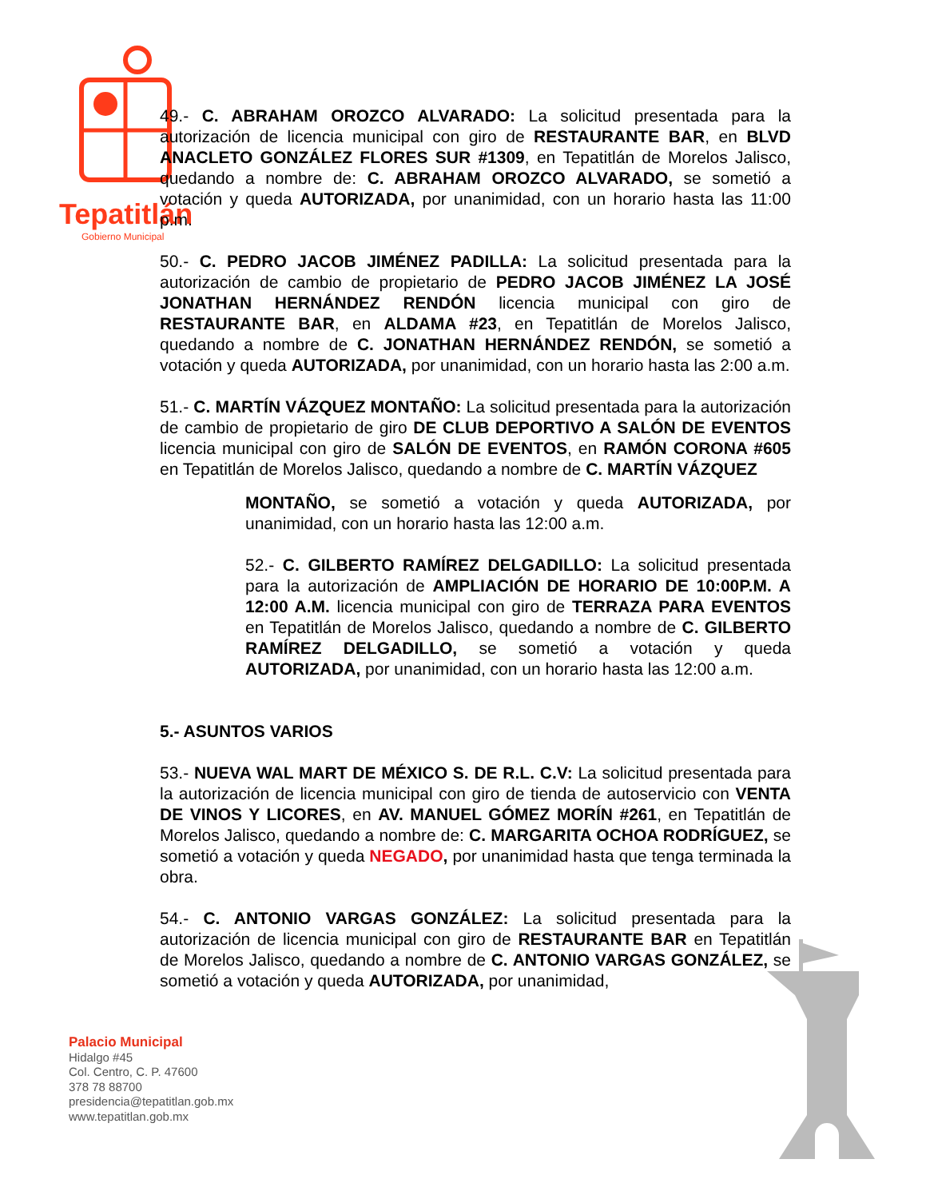Tepatitlán
Gobierno Municipal
49.- C. ABRAHAM OROZCO ALVARADO: La solicitud presentada para la autorización de licencia municipal con giro de RESTAURANTE BAR, en BLVD ANACLETO GONZÁLEZ FLORES SUR #1309, en Tepatitlán de Morelos Jalisco, quedando a nombre de: C. ABRAHAM OROZCO ALVARADO, se sometió a votación y queda AUTORIZADA, por unanimidad, con un horario hasta las 11:00 p.m.
50.- C. PEDRO JACOB JIMÉNEZ PADILLA: La solicitud presentada para la autorización de cambio de propietario de PEDRO JACOB JIMÉNEZ LA JOSÉ JONATHAN HERNÁNDEZ RENDÓN licencia municipal con giro de RESTAURANTE BAR, en ALDAMA #23, en Tepatitlán de Morelos Jalisco, quedando a nombre de C. JONATHAN HERNÁNDEZ RENDÓN, se sometió a votación y queda AUTORIZADA, por unanimidad, con un horario hasta las 2:00 a.m.
51.- C. MARTÍN VÁZQUEZ MONTAÑO: La solicitud presentada para la autorización de cambio de propietario de giro DE CLUB DEPORTIVO A SALÓN DE EVENTOS licencia municipal con giro de SALÓN DE EVENTOS, en RAMÓN CORONA #605 en Tepatitlán de Morelos Jalisco, quedando a nombre de C. MARTÍN VÁZQUEZ
MONTAÑO, se sometió a votación y queda AUTORIZADA, por unanimidad, con un horario hasta las 12:00 a.m.
52.- C. GILBERTO RAMÍREZ DELGADILLO: La solicitud presentada para la autorización de AMPLIACIÓN DE HORARIO DE 10:00P.M. A 12:00 A.M. licencia municipal con giro de TERRAZA PARA EVENTOS en Tepatitlán de Morelos Jalisco, quedando a nombre de C. GILBERTO RAMÍREZ DELGADILLO, se sometió a votación y queda AUTORIZADA, por unanimidad, con un horario hasta las 12:00 a.m.
5.- ASUNTOS VARIOS
53.- NUEVA WAL MART DE MÉXICO S. DE R.L. C.V: La solicitud presentada para la autorización de licencia municipal con giro de tienda de autoservicio con VENTA DE VINOS Y LICORES, en AV. MANUEL GÓMEZ MORÍN #261, en Tepatitlán de Morelos Jalisco, quedando a nombre de: C. MARGARITA OCHOA RODRÍGUEZ, se sometió a votación y queda NEGADO, por unanimidad hasta que tenga terminada la obra.
54.- C. ANTONIO VARGAS GONZÁLEZ: La solicitud presentada para la autorización de licencia municipal con giro de RESTAURANTE BAR en Tepatitlán de Morelos Jalisco, quedando a nombre de C. ANTONIO VARGAS GONZÁLEZ, se sometió a votación y queda AUTORIZADA, por unanimidad,
Palacio Municipal
Hidalgo #45
Col. Centro, C. P. 47600
378 78 88700
presidencia@tepatitlan.gob.mx
www.tepatitlan.gob.mx